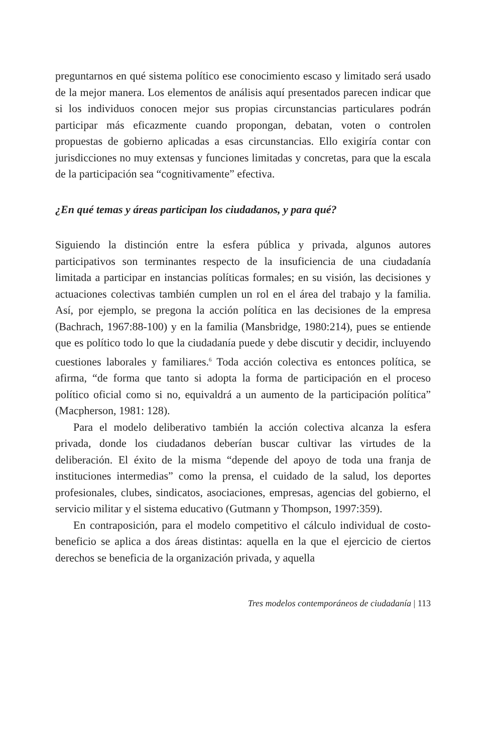preguntarnos en qué sistema político ese conocimiento escaso y limitado será usado de la mejor manera. Los elementos de análisis aquí presentados parecen indicar que si los individuos conocen mejor sus propias circunstancias particulares podrán participar más eficazmente cuando propongan, debatan, voten o controlen propuestas de gobierno aplicadas a esas circunstancias. Ello exigiría contar con jurisdicciones no muy extensas y funciones limitadas y concretas, para que la escala de la participación sea “cognitivamente” efectiva.
¿En qué temas y áreas participan los ciudadanos, y para qué?
Siguiendo la distinción entre la esfera pública y privada, algunos autores participativos son terminantes respecto de la insuficiencia de una ciudadanía limitada a participar en instancias políticas formales; en su visión, las decisiones y actuaciones colectivas también cumplen un rol en el área del trabajo y la familia. Así, por ejemplo, se pregona la acción política en las decisiones de la empresa (Bachrach, 1967:88-100) y en la familia (Mansbridge, 1980:214), pues se entiende que es político todo lo que la ciudadanía puede y debe discutir y decidir, incluyendo cuestiones laborales y familiares.<sup>6</sup> Toda acción colectiva es entonces política, se afirma, “de forma que tanto si adopta la forma de participación en el proceso político oficial como si no, equivaldrá a un aumento de la participación política” (Macpherson, 1981: 128).
Para el modelo deliberativo también la acción colectiva alcanza la esfera privada, donde los ciudadanos deberían buscar cultivar las virtudes de la deliberación. El éxito de la misma “depende del apoyo de toda una franja de instituciones intermedias” como la prensa, el cuidado de la salud, los deportes profesionales, clubes, sindicatos, asociaciones, empresas, agencias del gobierno, el servicio militar y el sistema educativo (Gutmann y Thompson, 1997:359).
En contraposición, para el modelo competitivo el cálculo individual de costo-beneficio se aplica a dos áreas distintas: aquella en la que el ejercicio de ciertos derechos se beneficia de la organización privada, y aquella
Tres modelos contemporáneos de ciudadanía | 113